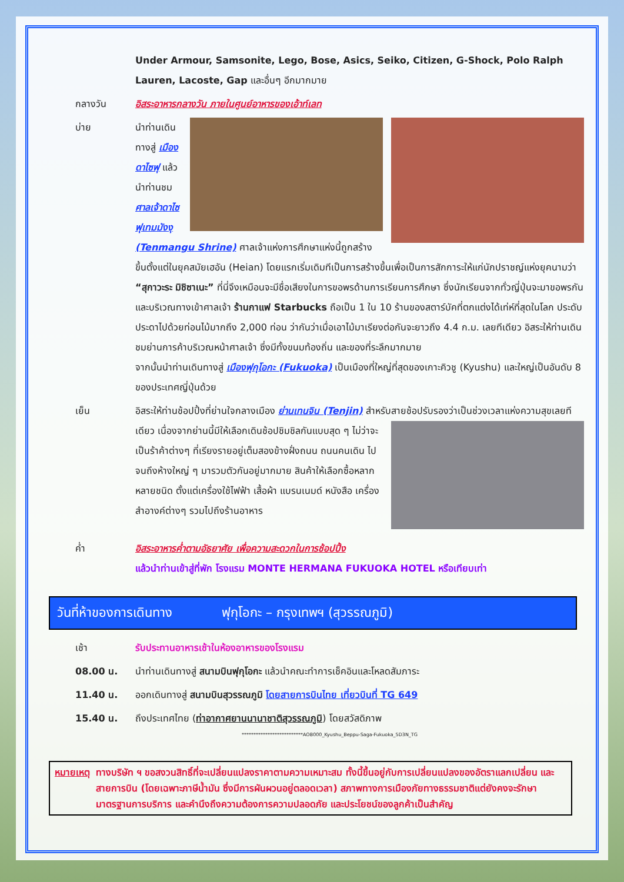Under Armour, Samsonite, Lego, Bose, Asics, Seiko, Citizen, G-Shock, Polo Ralph Lauren, Lacoste, Gap และอื่นๆ อีกมากมาย
กลางวัน อิสระอาหารกลางวัน ภายในศูนย์อาหารของเอ้าท์เลท
บ่าย นำท่านเดินทางสู่ เมืองดาไซฟุ แล้วนำท่านชม ศาลเจ้าดาไซฟุเทมมังงุ (Tenmangu Shrine) ศาลเจ้าแห่งการศึกษาแห่งนี้ถูกสร้างขึ้นตั้งแต่ในยุคสมัยเฮอัน (Heian) โดยแรกเริ่มเดิมทีเป็นการสร้างขึ้นเพื่อเป็นการสักการะให้แก่นักปราชญ์แห่งยุคนามว่า “สุกาวะระ มิชิซาเนะ” ที่นี่จึงเหมือนจะมีชื่อเสียงในการขอพรด้านการเรียนการศึกษา ซึ่งนักเรียนจากทั่วญี่ปุ่นจะมาขอพรกัน และบริเวณทางเข้าศาลเจ้า ร้านกาแฟ Starbucks ถือเป็น 1 ใน 10 ร้านของสตาร์บัคที่ตกแต่งได้เท่ห์ที่สุดในโลก ประดับประดาไปด้วยท่อนไม้มากถึง 2,000 ท่อน ว่ากันว่าเมื่อเอาไม้มาเรียงต่อกันจะยาวถึง 4.4 ก.ม. เลยทีเดียว อิสระให้ท่านเดินชมย่านการค้าบริเวณหน้าศาลเจ้า ซึ่งมีทั้งขนมท้องถิ่น และของที่ระลึกมากมาย
จากนั้นนำท่านเดินทางสู่ เมืองฟุกุโอกะ (Fukuoka) เป็นเมืองที่ใหญ่ที่สุดของเกาะคิวชู (Kyushu) และใหญ่เป็นอันดับ 8 ของประเทศญี่ปุ่นด้วย
เย็น อิสระให้ท่านช้อปปิ้งที่ย่านใจกลางเมือง ย่านเทนจิน (Tenjin) สำหรับสายช้อปรับรองว่าเป็นช่วงเวลา
แห่งความสุขเลยทีเดียว เนื่องจากย่านนี้มีให้เลือกเดินช้อปชิมชิลกันแบบสุด ๆ ไม่ว่าจะเป็นร้าค้าต่างๆ ที่เรียงรายอยู่เต็มสองข้างฝั่งถนน ถนนคนเดิน ไปจนถึงห้างใหญ่ ๆ มารวมตัวกันอยู่มากมาย สินค้าให้เลือกซื้อหลากหลายชนิด ตั้งแต่เครื่องใช้ไฟฟ้า เสื้อผ้า แบรนเนมด์ หนังสือ เครื่องสำอางค์ต่างๆ รวมไปถึงร้านอาหาร
ค่ำ อิสระอาหารค่ำตามอัธยาศัย เพื่อความสะดวกในการช้อปปิ้ง
แล้วนำท่านเข้าสู่ที่พัก โรงแรม MONTE HERMANA FUKUOKA HOTEL หรือเทียบเท่า
วันที่ห้าของการเดินทาง ฟุกุโอกะ – กรุงเทพฯ (สุวรรณภูมิ)
เช้า รับประทานอาหารเช้าในห้องอาหารของโรงแรม
08.00 น. นำท่านเดินทางสู่ สนามบินฟุกุโอกะ แล้วนำคณะทำการเช็คอินและโหลดสัมภาระ
11.40 น. ออกเดินทางสู่ สนามบินสุวรรณภูมิ โดยสายการบินไทย เที่ยวบินที่ TG 649
15.40 น. ถึงประเทศไทย (ท่าอากาศยานนานาชาติสุวรรณภูมิ) โดยสวัสดิภาพ
**************************AOB000_Kyushu_Beppu-Saga-Fukuoka_5D3N_TG
หมายเหตุ ทางบริษัท ฯ ขอสงวนสิทธิ์ที่จะเปลี่ยนแปลงราคาตามความเหมาะสม ทั้งนี้ขึ้นอยู่กับการเปลี่ยนแปลงของอัตราแลกเปลี่ยน และสายการบิน (โดยเฉพาะภาษีน้ำมัน ซึ่งมีการผันผวนอยู่ตลอดเวลา) สภาพทางการเมืองภัยทางธรรมชาติแต่ยังคงจะรักษามาตรฐานการบริการ และคำนึงถึงความต้องการความปลอดภัย และประโยชน์ของลูกค้าเป็นสำคัญ